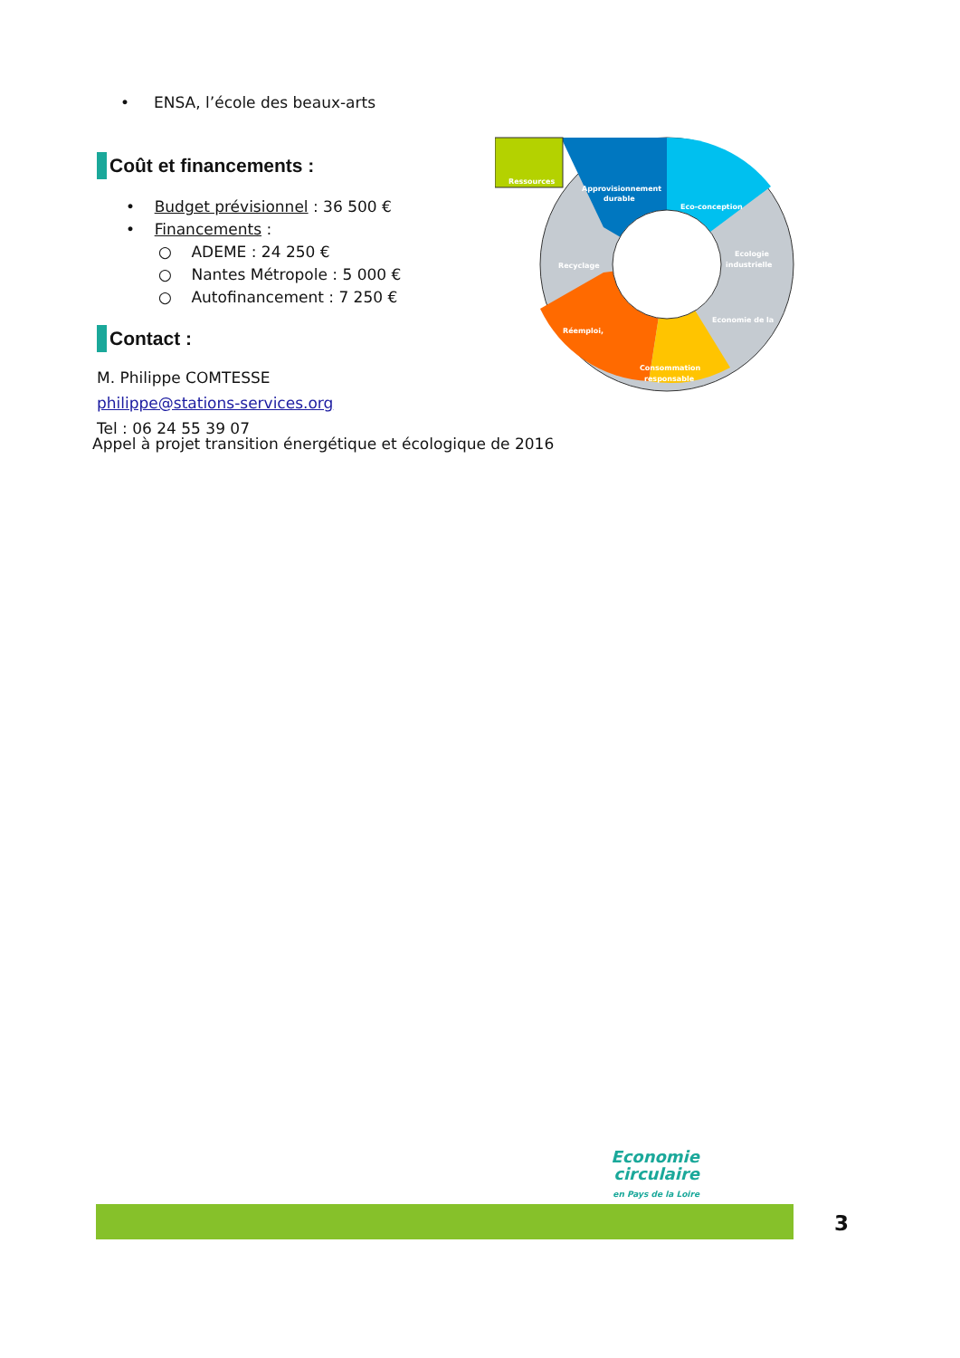• ENSA, l’école des beaux-arts
Coût et financements :
• Budget prévisionnel : 36 500 €
• Financements :
○ ADEME : 24 250 €
○ Nantes Métropole : 5 000 €
○ Autofinancement : 7 250 €
Contact :
M. Philippe COMTESSE
philippe@stations-services.org
Tel : 06 24 55 39 07
Appel à projet transition énergétique et écologique de 2016
Ressources
Approvisionnement
durable
Eco-conception
Recyclage
Ecologie
industrielle
Economie de la
Réemploi,
Consommation
responsable
Economie
circulaire
en Pays de la Loire
3